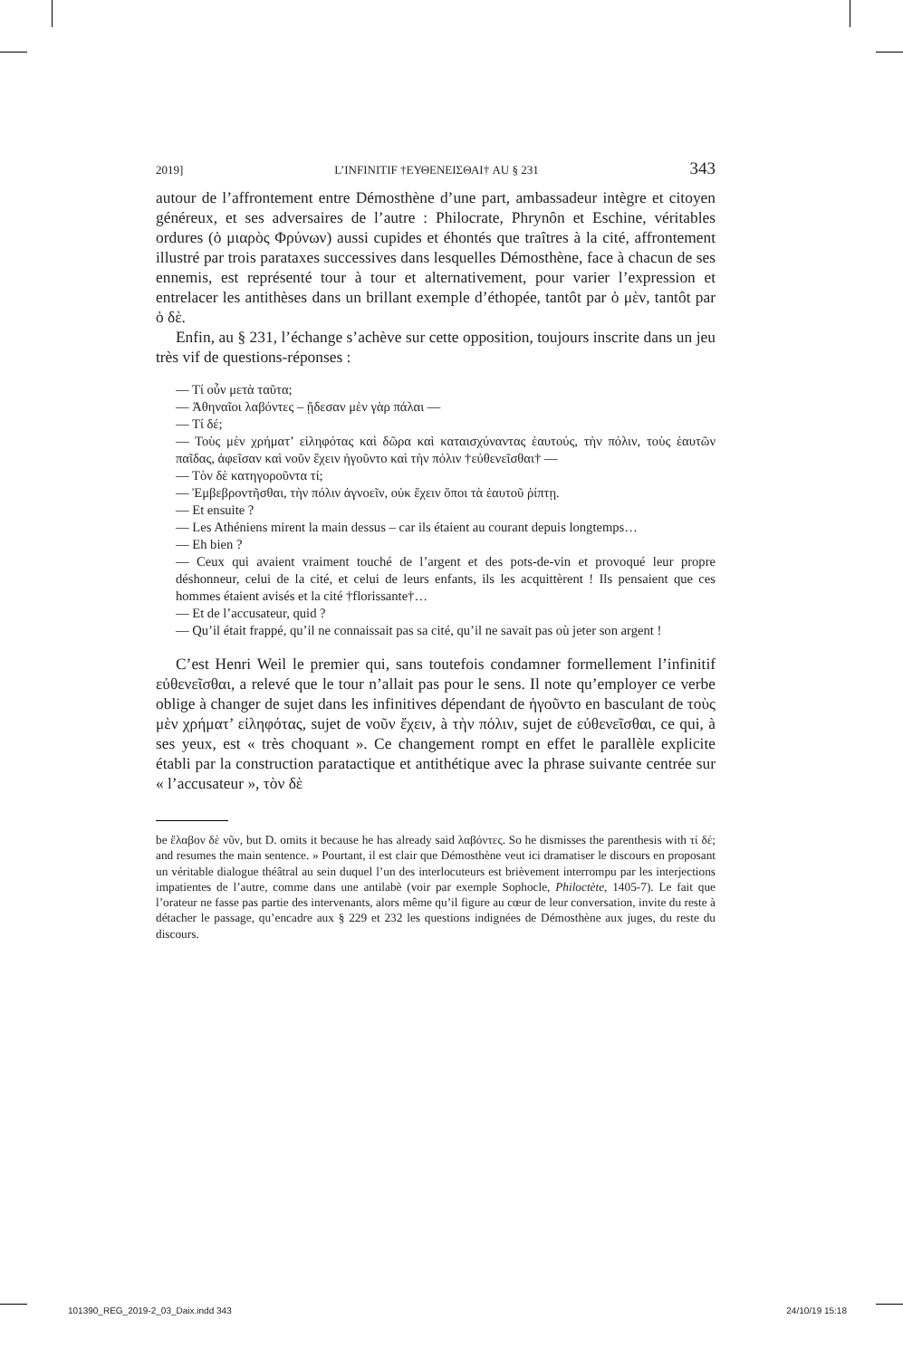2019] L’INFINITIF †ΕΥΘΕΝΕΙΣΘΑΙ† AU § 231 343
autour de l’affrontement entre Démosthène d’une part, ambassadeur intègre et citoyen généreux, et ses adversaires de l’autre : Philocrate, Phrynôn et Eschine, véritables ordures (ὁ μιαρὸς Φρύνων) aussi cupides et éhontés que traîtres à la cité, affrontement illustré par trois parataxes successives dans lesquelles Démosthène, face à chacun de ses ennemis, est représenté tour à tour et alternativement, pour varier l’expression et entrelacer les antithèses dans un brillant exemple d’éthopée, tantôt par ὁ μὲν, tantôt par ὁ δὲ.
Enfin, au § 231, l’échange s’achève sur cette opposition, toujours inscrite dans un jeu très vif de questions-réponses :
— Τί οὖν μετὰ ταῦτα;
— Ἀθηναῖοι λαβόντες – ᾔδεσαν μὲν γὰρ πάλαι —
— Τί δέ;
— Τοὺς μὲν χρήματ’ εἰληφότας καὶ δῶρα καὶ καταισχύναντας ἑαυτούς, τὴν πόλιν, τοὺς ἑαυτῶν παῖδας, ἀφεῖσαν καὶ νοῦν ἔχειν ἡγοῦντο καὶ τὴν πόλιν †εὐθενεῖσθαι† —
— Τὸν δὲ κατηγοροῦντα τί;
— Ἐμβεβροντῆσθαι, τὴν πόλιν ἀγνοεῖν, οὐκ ἔχειν ὅποι τὰ ἑαυτοῦ ῥίπτῃ.
— Et ensuite ?
— Les Athéniens mirent la main dessus – car ils étaient au courant depuis longtemps…
— Eh bien ?
— Ceux qui avaient vraiment touché de l’argent et des pots-de-vin et provoqué leur propre déshonneur, celui de la cité, et celui de leurs enfants, ils les acquittèrent ! Ils pensaient que ces hommes étaient avisés et la cité †florissante†…
— Et de l’accusateur, quid ?
— Qu’il était frappé, qu’il ne connaissait pas sa cité, qu’il ne savait pas où jeter son argent !
C’est Henri Weil le premier qui, sans toutefois condamner formellement l’infinitif εὐθενεῖσθαι, a relevé que le tour n’allait pas pour le sens. Il note qu’employer ce verbe oblige à changer de sujet dans les infinitives dépendant de ἡγοῦντο en basculant de τοὺς μὲν χρήματ’ εἰληφότας, sujet de νοῦν ἔχειν, à τὴν πόλιν, sujet de εὐθενεῖσθαι, ce qui, à ses yeux, est « très choquant ». Ce changement rompt en effet le parallèle explicite établi par la construction paratactique et antithétique avec la phrase suivante centrée sur « l’accusateur », τὸν δὲ
be ἔλαβον δὲ νῦν, but D. omits it because he has already said λαβόντες. So he dismisses the parenthesis with τί δέ; and resumes the main sentence. » Pourtant, il est clair que Démosthène veut ici dramatiser le discours en proposant un véritable dialogue théâtral au sein duquel l’un des interlocuteurs est brièvement interrompu par les interjections impatientes de l’autre, comme dans une antilabè (voir par exemple Sophocle, Philoctète, 1405-7). Le fait que l’orateur ne fasse pas partie des intervenants, alors même qu’il figure au cœur de leur conversation, invite du reste à détacher le passage, qu’encadre aux § 229 et 232 les questions indignées de Démosthène aux juges, du reste du discours.
101390_REG_2019-2_03_Daix.indd 343 24/10/19 15:18